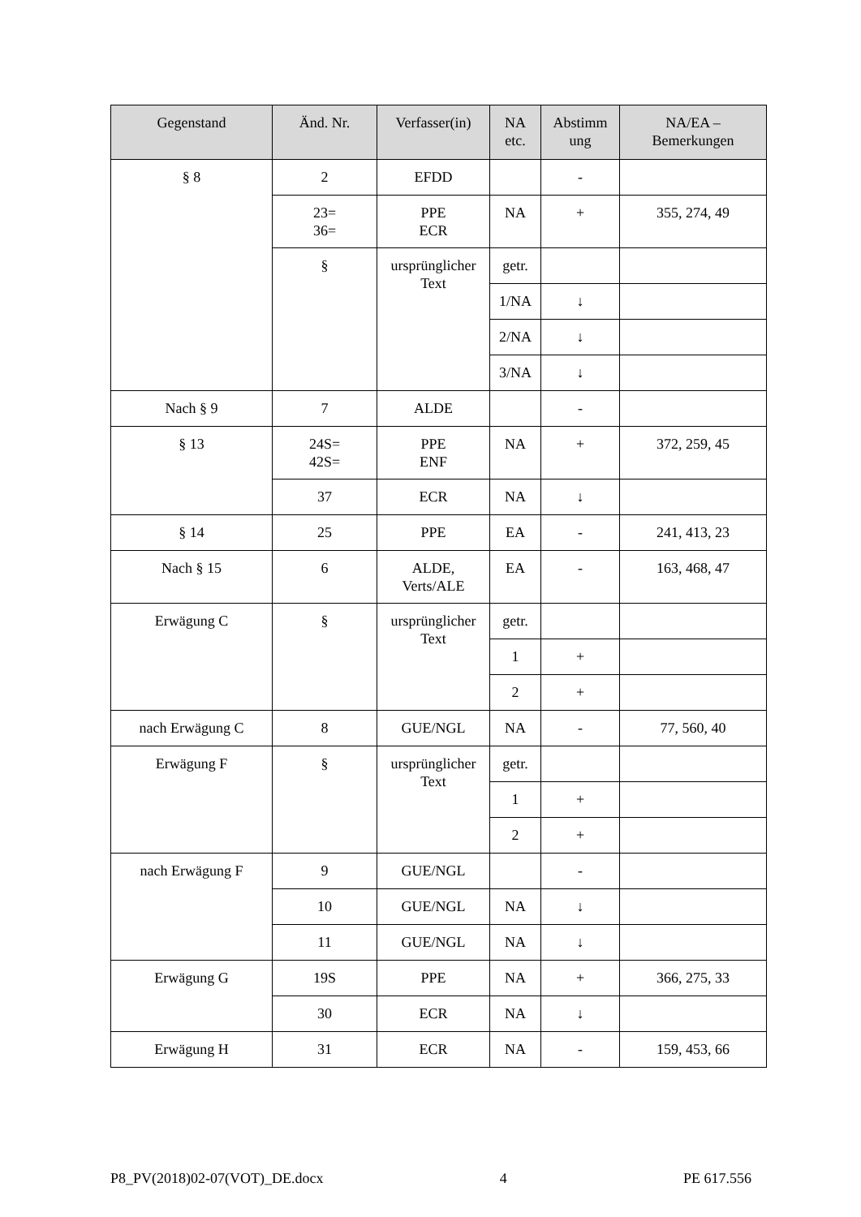| Gegenstand | Änd. Nr. | Verfasser(in) | NA etc. | Abstimm ung | NA/EA – Bemerkungen |
| --- | --- | --- | --- | --- | --- |
| § 8 | 2 | EFDD | | - | |
| | 23= 36= | PPE ECR | NA | + | 355, 274, 49 |
| | § | ursprünglicher Text | getr. | | |
| | | | 1/NA | ↓ | |
| | | | 2/NA | ↓ | |
| | | | 3/NA | ↓ | |
| Nach § 9 | 7 | ALDE | | - | |
| § 13 | 24S= 42S= | PPE ENF | NA | + | 372, 259, 45 |
| | 37 | ECR | NA | ↓ | |
| § 14 | 25 | PPE | EA | - | 241, 413, 23 |
| Nach § 15 | 6 | ALDE, Verts/ALE | EA | - | 163, 468, 47 |
| Erwägung C | § | ursprünglicher Text | getr. | | |
| | | | 1 | + | |
| | | | 2 | + | |
| nach Erwägung C | 8 | GUE/NGL | NA | - | 77, 560, 40 |
| Erwägung F | § | ursprünglicher Text | getr. | | |
| | | | 1 | + | |
| | | | 2 | + | |
| nach Erwägung F | 9 | GUE/NGL | | - | |
| | 10 | GUE/NGL | NA | ↓ | |
| | 11 | GUE/NGL | NA | ↓ | |
| Erwägung G | 19S | PPE | NA | + | 366, 275, 33 |
| | 30 | ECR | NA | ↓ | |
| Erwägung H | 31 | ECR | NA | - | 159, 453, 66 |
P8_PV(2018)02-07(VOT)_DE.docx 4 PE 617.556